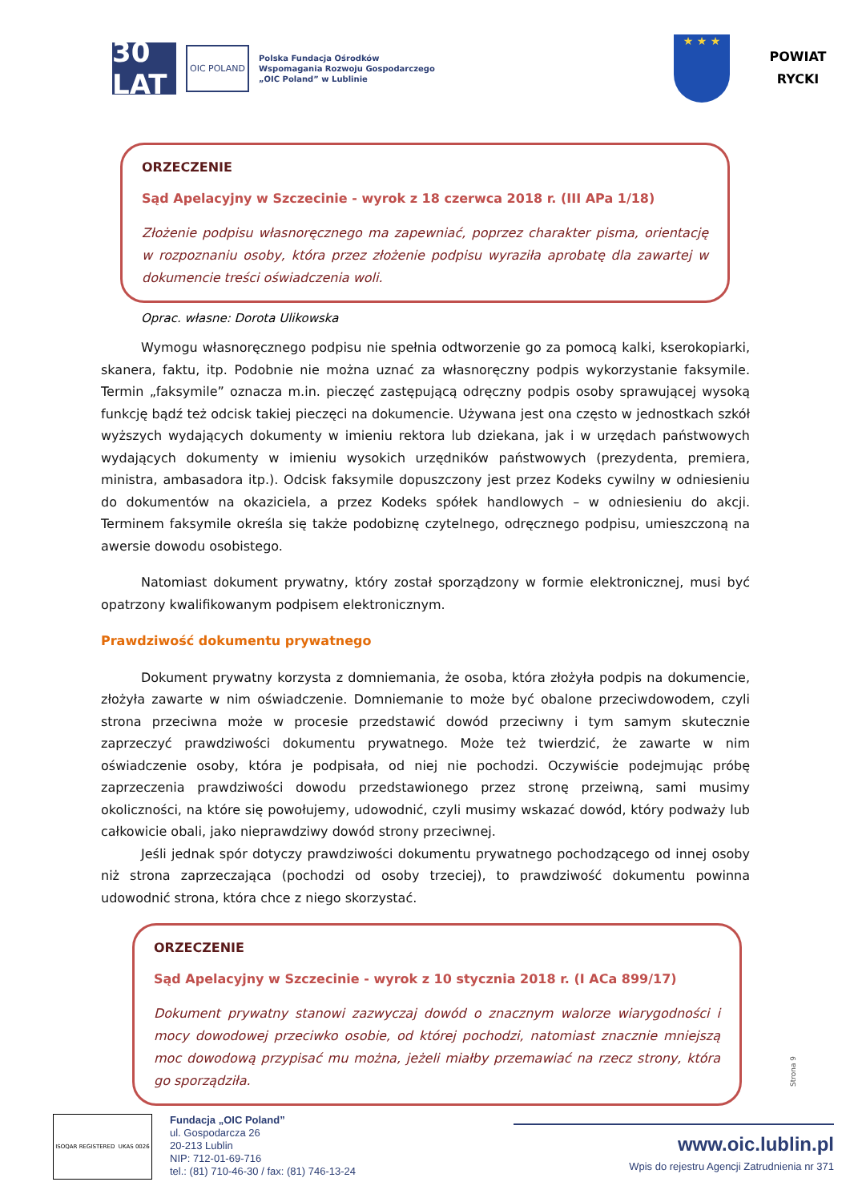30 LAT
OIC POLAND
Polska Fundacja Ośrodków
Wspomagania Rozwoju Gospodarczego
„OIC Poland” w Lublinie
★ ★ ★
POWIAT
RYCKI
ORZECZENIE
Sąd Apelacyjny w Szczecinie - wyrok z 18 czerwca 2018 r. (III APa 1/18)
Złożenie podpisu własnoręcznego ma zapewniać, poprzez charakter pisma, orientację w rozpoznaniu osoby, która przez złożenie podpisu wyraziła aprobatę dla zawartej w dokumencie treści oświadczenia woli.
Oprac. własne: Dorota Ulikowska
Wymogu własnoręcznego podpisu nie spełnia odtworzenie go za pomocą kalki, kserokopiarki, skanera, faktu, itp. Podobnie nie można uznać za własnoręczny podpis wykorzystanie faksymile. Termin „faksymile” oznacza m.in. pieczęć zastępującą odręczny podpis osoby sprawującej wysoką funkcję bądź też odcisk takiej pieczęci na dokumencie. Używana jest ona często w jednostkach szkół wyższych wydających dokumenty w imieniu rektora lub dziekana, jak i w urzędach państwowych wydających dokumenty w imieniu wysokich urzędników państwowych (prezydenta, premiera, ministra, ambasadora itp.). Odcisk faksymile dopuszczony jest przez Kodeks cywilny w odniesieniu do dokumentów na okaziciela, a przez Kodeks spółek handlowych – w odniesieniu do akcji. Terminem faksymile określa się także podobiznę czytelnego, odręcznego podpisu, umieszczoną na awersie dowodu osobistego.
Natomiast dokument prywatny, który został sporządzony w formie elektronicznej, musi być opatrzony kwalifikowanym podpisem elektronicznym.
Prawdziwość dokumentu prywatnego
Dokument prywatny korzysta z domniemania, że osoba, która złożyła podpis na dokumencie, złożyła zawarte w nim oświadczenie. Domniemanie to może być obalone przeciwdowodem, czyli strona przeciwna może w procesie przedstawić dowód przeciwny i tym samym skutecznie zaprzeczyć prawdziwości dokumentu prywatnego. Może też twierdzić, że zawarte w nim oświadczenie osoby, która je podpisała, od niej nie pochodzi. Oczywiście podejmując próbę zaprzeczenia prawdziwości dowodu przedstawionego przez stronę przeiwną, sami musimy okoliczności, na które się powołujemy, udowodnić, czyli musimy wskazać dowód, który podważy lub całkowicie obali, jako nieprawdziwy dowód strony przeciwnej.
Jeśli jednak spór dotyczy prawdziwości dokumentu prywatnego pochodzącego od innej osoby niż strona zaprzeczająca (pochodzi od osoby trzeciej), to prawdziwość dokumentu powinna udowodnić strona, która chce z niego skorzystać.
ORZECZENIE
Sąd Apelacyjny w Szczecinie - wyrok z 10 stycznia 2018 r. (I ACa 899/17)
Dokument prywatny stanowi zazwyczaj dowód o znacznym walorze wiarygodności i mocy dowodowej przeciwko osobie, od której pochodzi, natomiast znacznie mniejszą moc dowodową przypisać mu można, jeżeli miałby przemawiać na rzecz strony, która go sporządziła.
Strona 9
ISOQAR REGISTERED UKAS 0026
Fundacja „OIC Poland”
ul. Gospodarcza 26
20-213 Lublin
NIP: 712-01-69-716
tel.: (81) 710-46-30 / fax: (81) 746-13-24
www.oic.lublin.pl
Wpis do rejestru Agencji Zatrudnienia nr 371